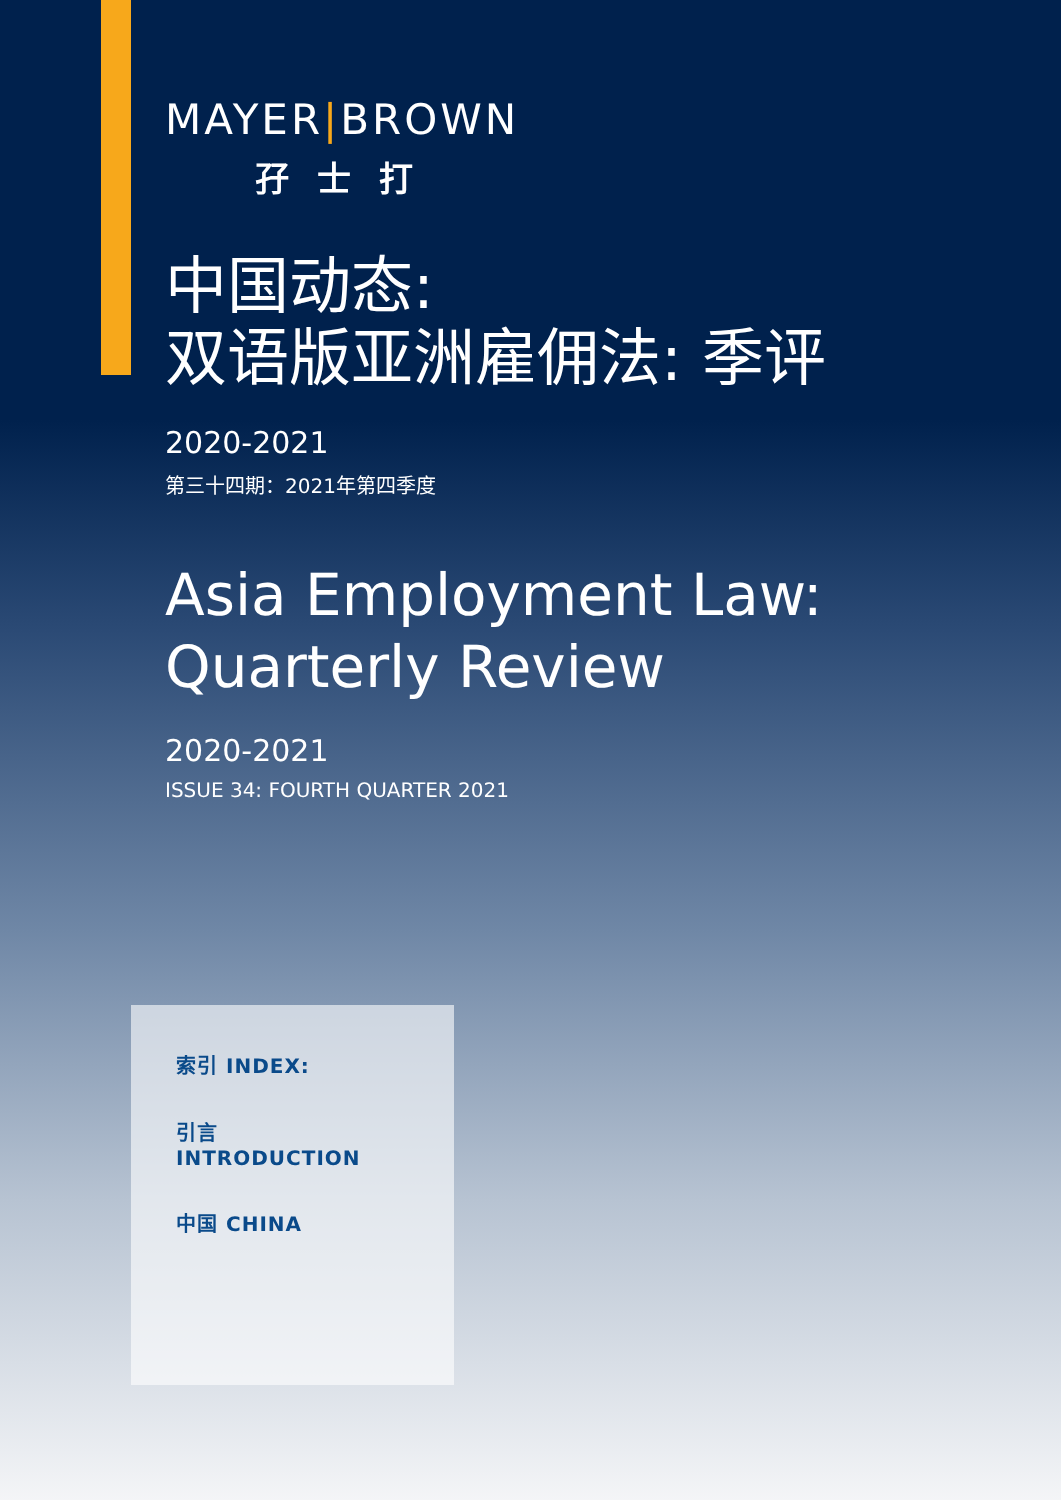MAYER|BROWN
孖士打
中国动态:
双语版亚洲雇佣法: 季评
2020-2021
第三十四期：2021年第四季度
Asia Employment Law:
Quarterly Review
2020-2021
ISSUE 34: FOURTH QUARTER 2021
索引 INDEX:
引言 INTRODUCTION
中国 CHINA